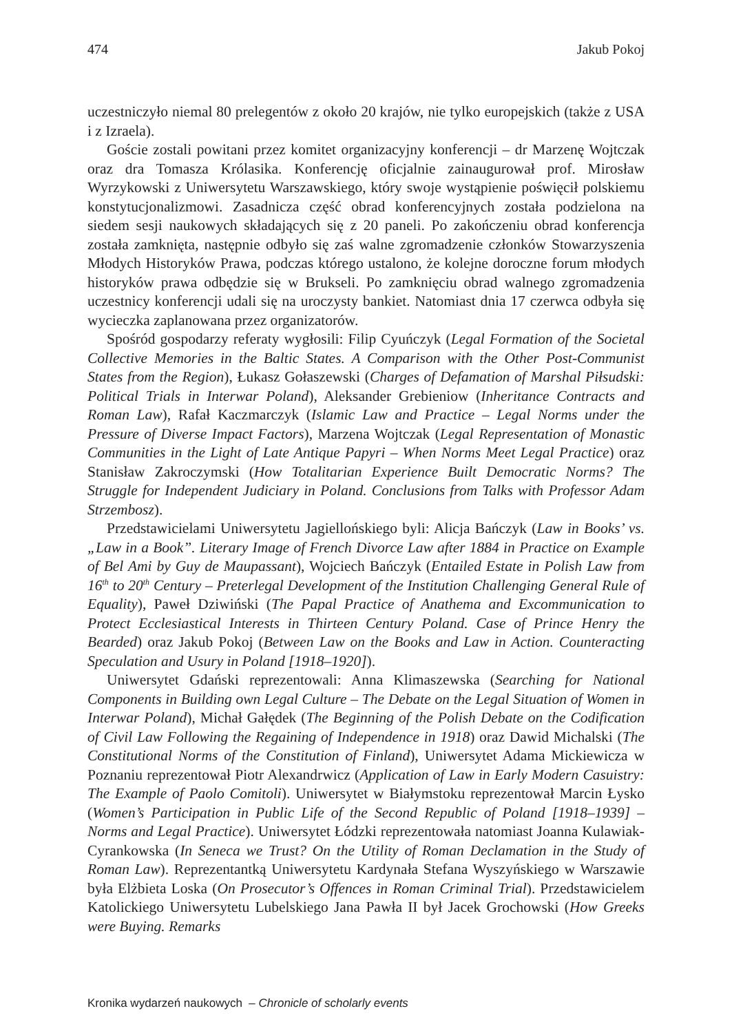474 Jakub Pokoj
uczestniczyło niemal 80 prelegentów z około 20 krajów, nie tylko europejskich (także z USA i z Izraela).
Goście zostali powitani przez komitet organizacyjny konferencji – dr Marzenę Wojtczak oraz dra Tomasza Królasika. Konferencję oficjalnie zainaugurował prof. Mirosław Wyrzykowski z Uniwersytetu Warszawskiego, który swoje wystąpienie poświęcił polskiemu konstytucjonalizmowi. Zasadnicza część obrad konferencyjnych została podzielona na siedem sesji naukowych składających się z 20 paneli. Po zakończeniu obrad konferencja została zamknięta, następnie odbyło się zaś walne zgromadzenie członków Stowarzyszenia Młodych Historyków Prawa, podczas którego ustalono, że kolejne doroczne forum młodych historyków prawa odbędzie się w Brukseli. Po zamknięciu obrad walnego zgromadzenia uczestnicy konferencji udali się na uroczysty bankiet. Natomiast dnia 17 czerwca odbyła się wycieczka zaplanowana przez organizatorów.
Spośród gospodarzy referaty wygłosili: Filip Cyuńczyk (Legal Formation of the Societal Collective Memories in the Baltic States. A Comparison with the Other Post-Communist States from the Region), Łukasz Gołaszewski (Charges of Defamation of Marshal Piłsudski: Political Trials in Interwar Poland), Aleksander Grebieniow (Inheritance Contracts and Roman Law), Rafał Kaczmarczyk (Islamic Law and Practice – Legal Norms under the Pressure of Diverse Impact Factors), Marzena Wojtczak (Legal Representation of Monastic Communities in the Light of Late Antique Papyri – When Norms Meet Legal Practice) oraz Stanisław Zakroczymski (How Totalitarian Experience Built Democratic Norms? The Struggle for Independent Judiciary in Poland. Conclusions from Talks with Professor Adam Strzembosz).
Przedstawicielami Uniwersytetu Jagiellońskiego byli: Alicja Bańczyk (Law in Books’ vs. „Law in a Book”. Literary Image of French Divorce Law after 1884 in Practice on Example of Bel Ami by Guy de Maupassant), Wojciech Bańczyk (Entailed Estate in Polish Law from 16<sup>th</sup> to 20<sup>th</sup> Century – Preterlegal Development of the Institution Challenging General Rule of Equality), Paweł Dziwiński (The Papal Practice of Anathema and Excommunication to Protect Ecclesiastical Interests in Thirteen Century Poland. Case of Prince Henry the Bearded) oraz Jakub Pokoj (Between Law on the Books and Law in Action. Counteracting Speculation and Usury in Poland [1918–1920]).
Uniwersytet Gdański reprezentowali: Anna Klimaszewska (Searching for National Components in Building own Legal Culture – The Debate on the Legal Situation of Women in Interwar Poland), Michał Gałędek (The Beginning of the Polish Debate on the Codification of Civil Law Following the Regaining of Independence in 1918) oraz Dawid Michalski (The Constitutional Norms of the Constitution of Finland), Uniwersytet Adama Mickiewicza w Poznaniu reprezentował Piotr Alexandrwicz (Application of Law in Early Modern Casuistry: The Example of Paolo Comitoli). Uniwersytet w Białymstoku reprezentował Marcin Łysko (Women’s Participation in Public Life of the Second Republic of Poland [1918–1939] – Norms and Legal Practice). Uniwersytet Łódzki reprezentowała natomiast Joanna Kulawiak-Cyrankowska (In Seneca we Trust? On the Utility of Roman Declamation in the Study of Roman Law). Reprezentantką Uniwersytetu Kardynała Stefana Wyszyńskiego w Warszawie była Elżbieta Loska (On Prosecutor’s Offences in Roman Criminal Trial). Przedstawicielem Katolickiego Uniwersytetu Lubelskiego Jana Pawła II był Jacek Grochowski (How Greeks were Buying. Remarks
Kronika wydarzeń naukowych – Chronicle of scholarly events